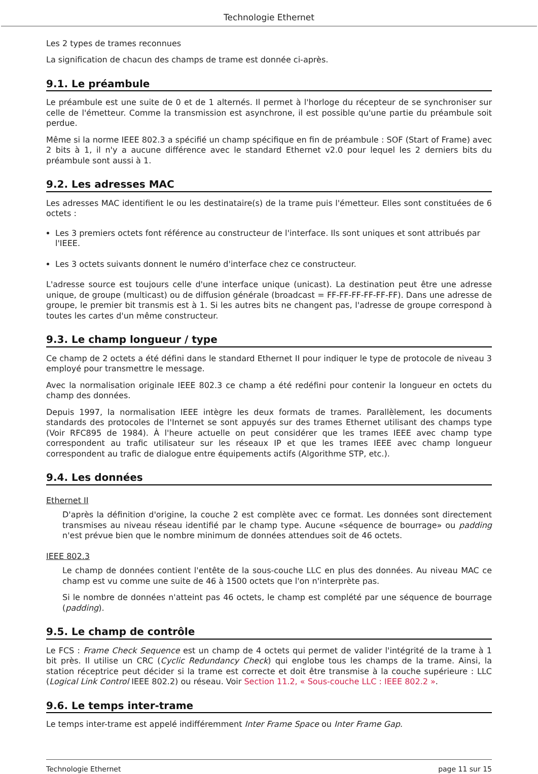Technologie Ethernet
Les 2 types de trames reconnues
La signification de chacun des champs de trame est donnée ci-après.
9.1. Le préambule
Le préambule est une suite de 0 et de 1 alternés. Il permet à l'horloge du récepteur de se synchroniser sur celle de l'émetteur. Comme la transmission est asynchrone, il est possible qu'une partie du préambule soit perdue.
Même si la norme IEEE 802.3 a spécifié un champ spécifique en fin de préambule : SOF (Start of Frame) avec 2 bits à 1, il n'y a aucune différence avec le standard Ethernet v2.0 pour lequel les 2 derniers bits du préambule sont aussi à 1.
9.2. Les adresses MAC
Les adresses MAC identifient le ou les destinataire(s) de la trame puis l'émetteur. Elles sont constituées de 6 octets :
Les 3 premiers octets font référence au constructeur de l'interface. Ils sont uniques et sont attribués par l'IEEE.
Les 3 octets suivants donnent le numéro d'interface chez ce constructeur.
L'adresse source est toujours celle d'une interface unique (unicast). La destination peut être une adresse unique, de groupe (multicast) ou de diffusion générale (broadcast = FF-FF-FF-FF-FF-FF). Dans une adresse de groupe, le premier bit transmis est à 1. Si les autres bits ne changent pas, l'adresse de groupe correspond à toutes les cartes d'un même constructeur.
9.3. Le champ longueur / type
Ce champ de 2 octets a été défini dans le standard Ethernet II pour indiquer le type de protocole de niveau 3 employé pour transmettre le message.
Avec la normalisation originale IEEE 802.3 ce champ a été redéfini pour contenir la longueur en octets du champ des données.
Depuis 1997, la normalisation IEEE intègre les deux formats de trames. Parallèlement, les documents standards des protocoles de l'Internet se sont appuyés sur des trames Ethernet utilisant des champs type (Voir RFC895 de 1984). À l'heure actuelle on peut considérer que les trames IEEE avec champ type correspondent au trafic utilisateur sur les réseaux IP et que les trames IEEE avec champ longueur correspondent au trafic de dialogue entre équipements actifs (Algorithme STP, etc.).
9.4. Les données
Ethernet II
D'après la définition d'origine, la couche 2 est complète avec ce format. Les données sont directement transmises au niveau réseau identifié par le champ type. Aucune «séquence de bourrage» ou padding n'est prévue bien que le nombre minimum de données attendues soit de 46 octets.
IEEE 802.3
Le champ de données contient l'entête de la sous-couche LLC en plus des données. Au niveau MAC ce champ est vu comme une suite de 46 à 1500 octets que l'on n'interprète pas.
Si le nombre de données n'atteint pas 46 octets, le champ est complété par une séquence de bourrage (padding).
9.5. Le champ de contrôle
Le FCS : Frame Check Sequence est un champ de 4 octets qui permet de valider l'intégrité de la trame à 1 bit près. Il utilise un CRC (Cyclic Redundancy Check) qui englobe tous les champs de la trame. Ainsi, la station réceptrice peut décider si la trame est correcte et doit être transmise à la couche supérieure : LLC (Logical Link Control IEEE 802.2) ou réseau. Voir Section 11.2, « Sous-couche LLC : IEEE 802.2 ».
9.6. Le temps inter-trame
Le temps inter-trame est appelé indifféremment Inter Frame Space ou Inter Frame Gap.
Technologie Ethernet page 11 sur 15